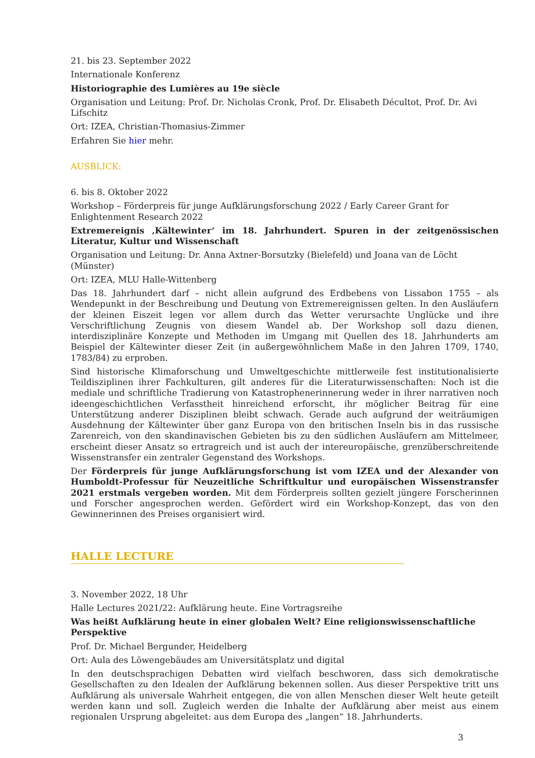21. bis 23. September 2022
Internationale Konferenz
Historiographie des Lumières au 19e siècle
Organisation und Leitung: Prof. Dr. Nicholas Cronk, Prof. Dr. Elisabeth Décultot, Prof. Dr. Avi Lifschitz
Ort: IZEA, Christian-Thomasius-Zimmer
Erfahren Sie hier mehr.
AUSBLICK:
6. bis 8. Oktober 2022
Workshop – Förderpreis für junge Aufklärungsforschung 2022 / Early Career Grant for Enlightenment Research 2022
Extremereignis ‚Kältewinter‘ im 18. Jahrhundert. Spuren in der zeitgenössischen Literatur, Kultur und Wissenschaft
Organisation und Leitung: Dr. Anna Axtner-Borsutzky (Bielefeld) und Joana van de Löcht (Münster)
Ort: IZEA, MLU Halle-Wittenberg
Das 18. Jahrhundert darf – nicht allein aufgrund des Erdbebens von Lissabon 1755 – als Wendepunkt in der Beschreibung und Deutung von Extremereignissen gelten. In den Ausläufern der kleinen Eiszeit legen vor allem durch das Wetter verursachte Unglücke und ihre Verschriftlichung Zeugnis von diesem Wandel ab. Der Workshop soll dazu dienen, interdisziplinäre Konzepte und Methoden im Umgang mit Quellen des 18. Jahrhunderts am Beispiel der Kältewinter dieser Zeit (in außergewöhnlichem Maße in den Jahren 1709, 1740, 1783/84) zu erproben.
Sind historische Klimaforschung und Umweltgeschichte mittlerweile fest institutionalisierte Teildisziplinen ihrer Fachkulturen, gilt anderes für die Literaturwissenschaften: Noch ist die mediale und schriftliche Tradierung von Katastrophenerinnerung weder in ihrer narrativen noch ideengeschichtlichen Verfasstheit hinreichend erforscht, ihr möglicher Beitrag für eine Unterstützung anderer Disziplinen bleibt schwach. Gerade auch aufgrund der weiträumigen Ausdehnung der Kältewinter über ganz Europa von den britischen Inseln bis in das russische Zarenreich, von den skandinavischen Gebieten bis zu den südlichen Ausläufern am Mittelmeer, erscheint dieser Ansatz so ertragreich und ist auch der intereuropäische, grenzüberschreitende Wissenstransfer ein zentraler Gegenstand des Workshops.
Der Förderpreis für junge Aufklärungsforschung ist vom IZEA und der Alexander von Humboldt-Professur für Neuzeitliche Schriftkultur und europäischen Wissenstransfer 2021 erstmals vergeben worden. Mit dem Förderpreis sollten gezielt jüngere Forscherinnen und Forscher angesprochen werden. Gefördert wird ein Workshop-Konzept, das von den Gewinnerinnen des Preises organisiert wird.
HALLE LECTURE
3. November 2022, 18 Uhr
Halle Lectures 2021/22: Aufklärung heute. Eine Vortragsreihe
Was heißt Aufklärung heute in einer globalen Welt? Eine religionswissenschaftliche Perspektive
Prof. Dr. Michael Bergunder, Heidelberg
Ort: Aula des Löwengebäudes am Universitätsplatz und digital
In den deutschsprachigen Debatten wird vielfach beschworen, dass sich demokratische Gesellschaften zu den Idealen der Aufklärung bekennen sollen. Aus dieser Perspektive tritt uns Aufklärung als universale Wahrheit entgegen, die von allen Menschen dieser Welt heute geteilt werden kann und soll. Zugleich werden die Inhalte der Aufklärung aber meist aus einem regionalen Ursprung abgeleitet: aus dem Europa des „langen“ 18. Jahrhunderts.
3